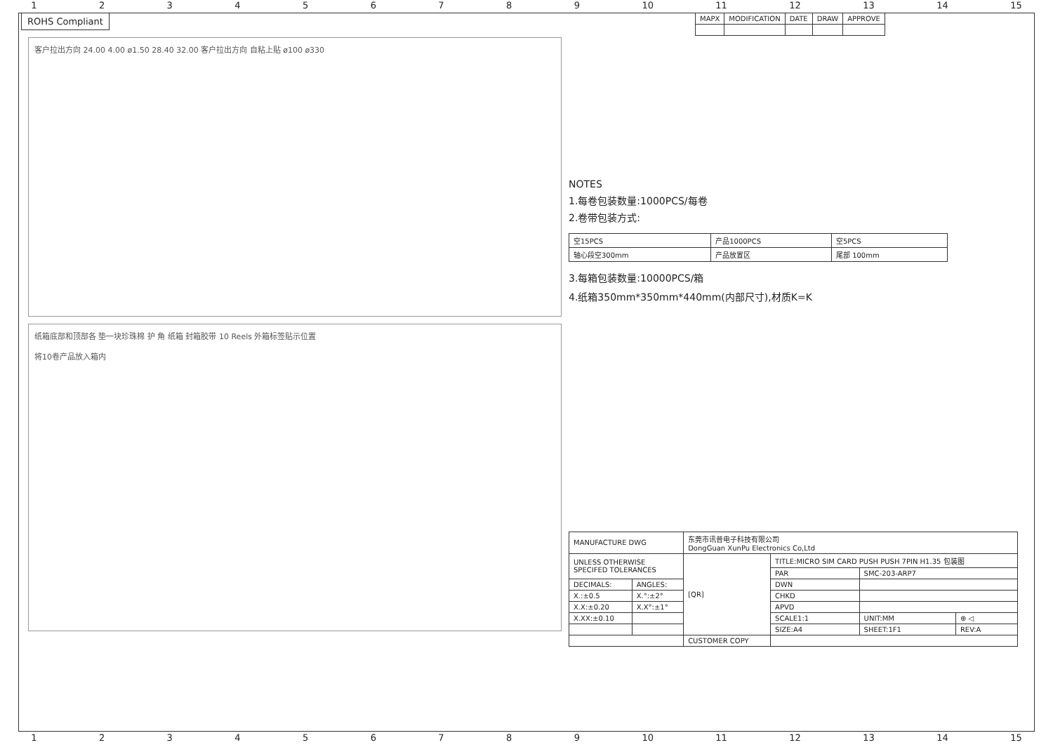123456789 10 11 12 13 14 15
ROHS Compliant
客户拉出方向 24.00 4.00 ø1.50 28.40 32.00 客户拉出方向 自粘上贴 ø100 ø330
纸箱底部和顶部各 垫一块珍珠棉 护 角 纸箱 封箱胶带 10 Reels 外箱标签贴示位置
将10卷产品放入箱内
| MAPX | MODIFICATION | DATE | DRAW | APPROVE |
| --- | --- | --- | --- | --- |
NOTES
1.每卷包装数量:1000PCS/每卷
2.卷带包装方式:
| 空15PCS | 产品1000PCS | 空5PCS |
| 轴心段空300mm | 产品放置区 | 尾部 100mm |
3.每箱包装数量:10000PCS/箱
4.纸箱350mm*350mm*440mm(内部尺寸),材质K=K
| MANUFACTURE DWG | | 东莞市讯普电子科技有限公司 DongGuan XunPu Electronics Co,Ltd | | | |
| UNLESS OTHERWISE SPECIFED TOLERANCES | | [QR] | TITLE:MICRO SIM CARD PUSH PUSH 7PIN H1.35 包装图 | | |
| | | | PAR | SMC-203-ARP7 | |
| DECIMALS: | ANGLES: | | DWN | | |
| X.:±0.5 | X.°:±2° | | CHKD | | |
| X.X:±0.20 | X.X°:±1° | | APVD | | |
| X.XX:±0.10 | | | SCALE1:1 | UNIT:MM | ⊕ ◁ |
| | | | SIZE:A4 | SHEET:1F1 | REV:A |
| | | CUSTOMER COPY | | | |
123456789 10 11 12 13 14 15